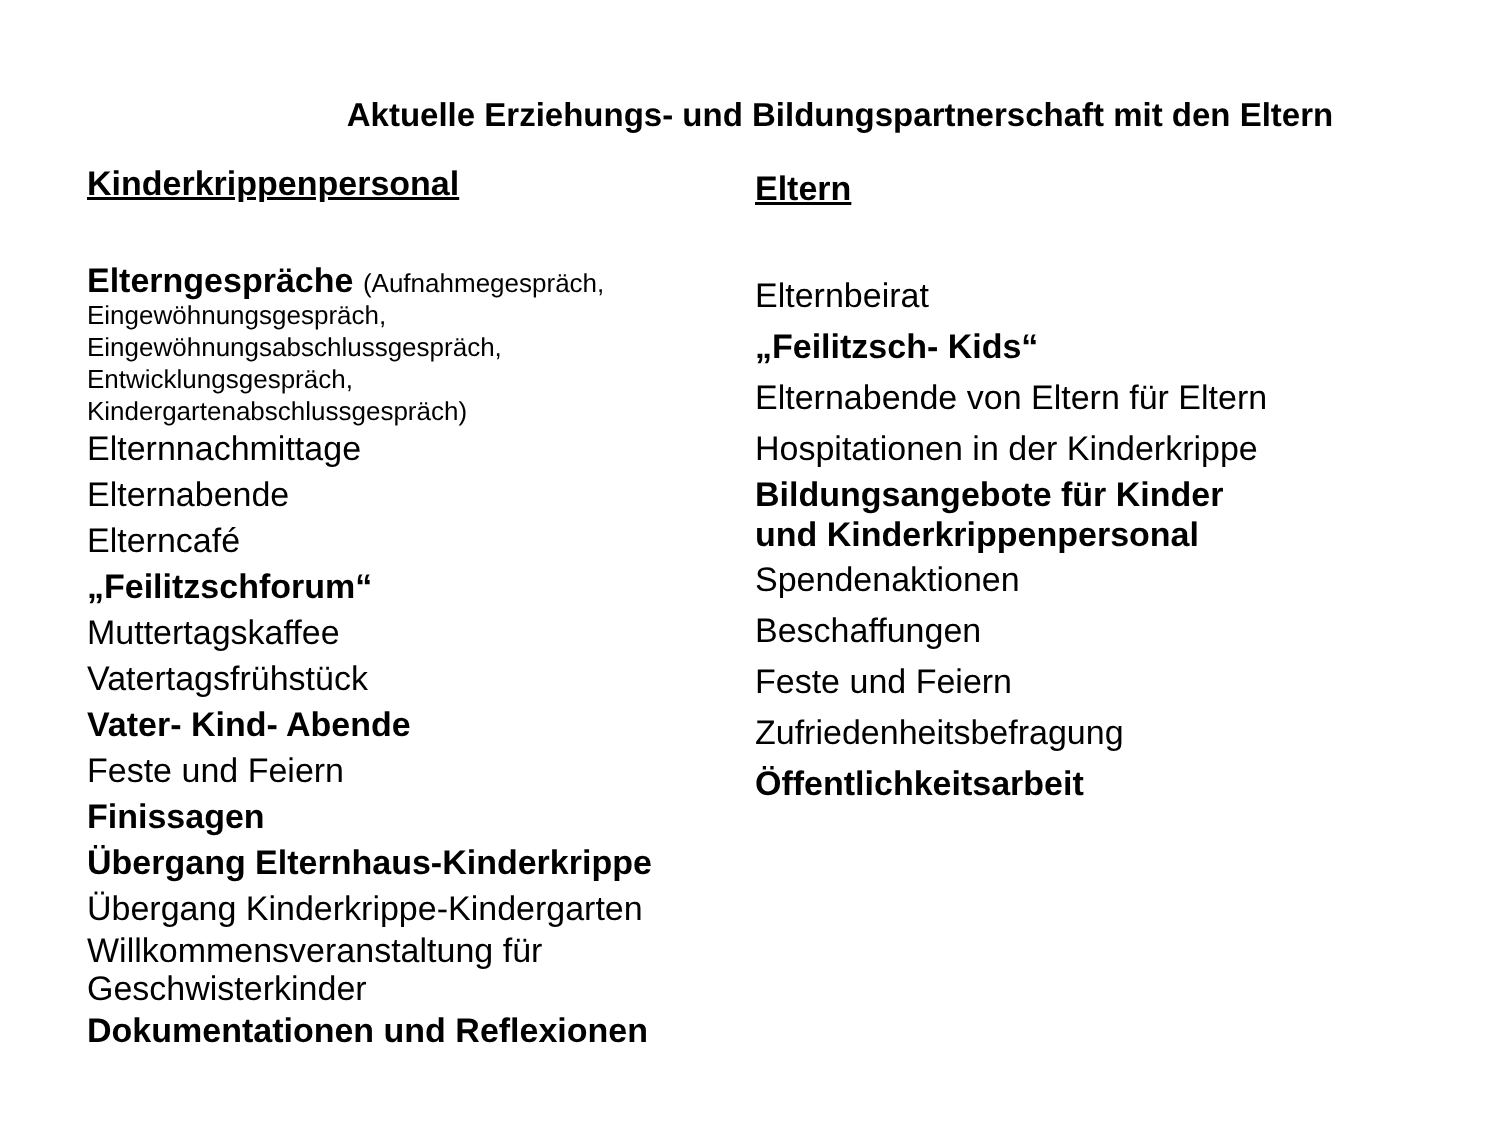Aktuelle Erziehungs- und Bildungspartnerschaft mit den Eltern
Kinderkrippenpersonal
Elterngespräche (Aufnahmegespräch,
Eingewöhnungsgespräch,
Eingewöhnungsabschlussgespräch,
Entwicklungsgespräch,
Kindergartenabschlussgespräch)
Elternnachmittage
Elternabende
Elterncafé
„Feilitzschforum“
Muttertagskaffee
Vatertagsfrühstück
Vater- Kind- Abende
Feste und Feiern
Finissagen
Übergang Elternhaus-Kinderkrippe
Übergang Kinderkrippe-Kindergarten
Willkommensveranstaltung für
Geschwisterkinder
Dokumentationen und Reflexionen
Eltern
Elternbeirat
„Feilitzsch- Kids“
Elternabende von Eltern für Eltern
Hospitationen in der Kinderkrippe
Bildungsangebote für Kinder
und Kinderkrippenpersonal
Spendenaktionen
Beschaffungen
Feste und Feiern
Zufriedenheitsbefragung
Öffentlichkeitsarbeit